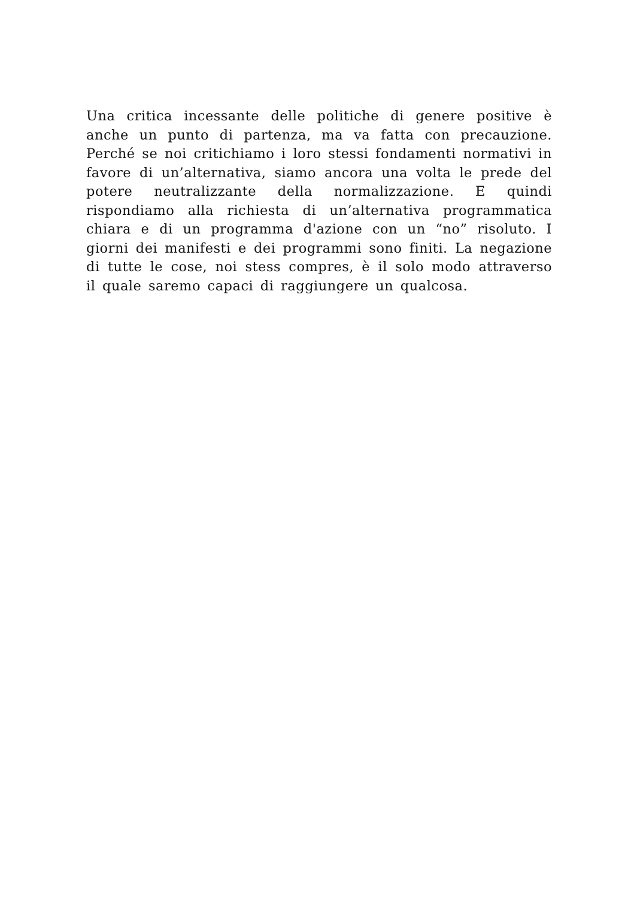Una critica incessante delle politiche di genere positive è anche un punto di partenza, ma va fatta con precauzione. Perché se noi critichiamo i loro stessi fondamenti normativi in favore di un’alternativa, siamo ancora una volta le prede del potere neutralizzante della normalizzazione. E quindi rispondiamo alla richiesta di un’alternativa programmatica chiara e di un programma d'azione con un “no” risoluto. I giorni dei manifesti e dei programmi sono finiti. La negazione di tutte le cose, noi stess compres, è il solo modo attraverso il quale saremo capaci di raggiungere un qualcosa.